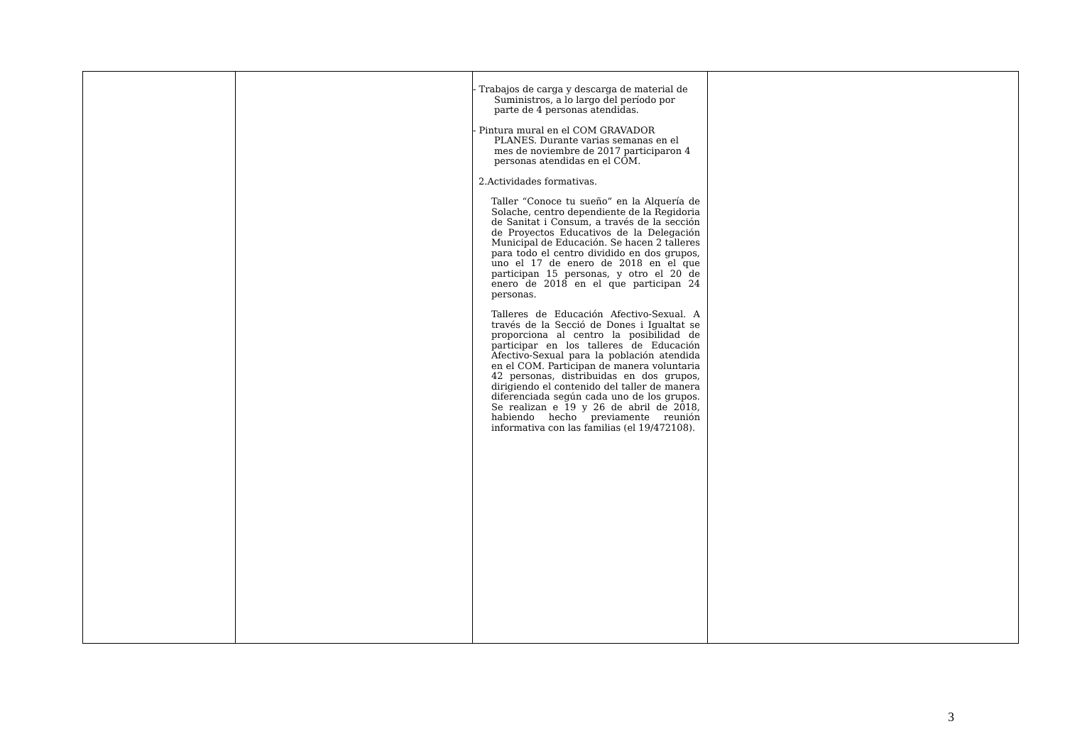| | | - Trabajos de carga y descarga de material de Suministros, a lo largo del período por parte de 4 personas atendidas. - Pintura mural en el COM GRAVADOR PLANES. Durante varias semanas en el mes de noviembre de 2017 participaron 4 personas atendidas en el COM. 2.Actividades formativas. Taller “Conoce tu sueño” en la Alquería de Solache, centro dependiente de la Regidoria de Sanitat i Consum, a través de la sección de Proyectos Educativos de la Delegación Municipal de Educación. Se hacen 2 talleres para todo el centro dividido en dos grupos, uno el 17 de enero de 2018 en el que participan 15 personas, y otro el 20 de enero de 2018 en el que participan 24 personas. Talleres de Educación Afectivo-Sexual. A través de la Secció de Dones i Igualtat se proporciona al centro la posibilidad de participar en los talleres de Educación Afectivo-Sexual para la población atendida en el COM. Participan de manera voluntaria 42 personas, distribuidas en dos grupos, dirigiendo el contenido del taller de manera diferenciada según cada uno de los grupos. Se realizan e 19 y 26 de abril de 2018, habiendo hecho previamente reunión informativa con las familias (el 19/472108). | |
3